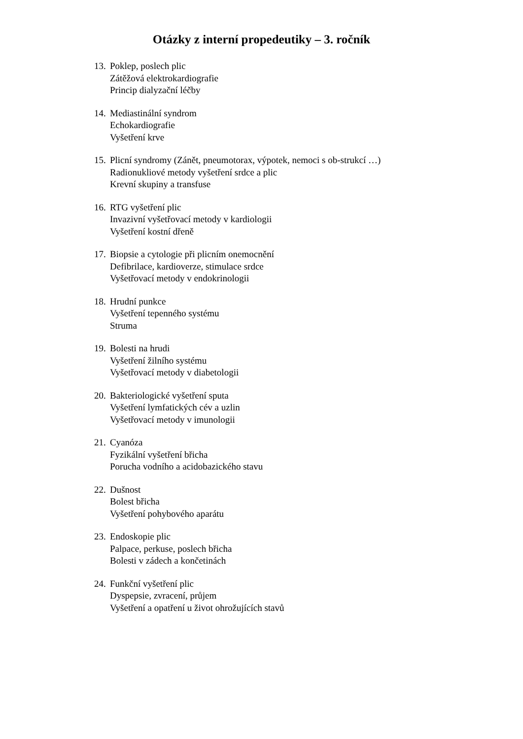Otázky z interní propedeutiky – 3. ročník
13.
Poklep, poslech plic
Zátěžová elektrokardiografie
Princip dialyzační léčby
14.
Mediastinální syndrom
Echokardiografie
Vyšetření krve
15.
Plicní syndromy (Zánět, pneumotorax, výpotek, nemoci s ob-strukcí …)
Radionukliové metody vyšetření srdce a plic
Krevní skupiny a transfuse
16.
RTG vyšetření plic
Invazivní vyšetřovací metody v kardiologii
Vyšetření kostní dřeně
17.
Biopsie a cytologie při plicním onemocnění
Defibrilace, kardioverze, stimulace srdce
Vyšetřovací metody v endokrinologii
18.
Hrudní punkce
Vyšetření tepenného systému
Struma
19.
Bolesti na hrudi
Vyšetření žilního systému
Vyšetřovací metody v diabetologii
20.
Bakteriologické vyšetření sputa
Vyšetření lymfatických cév a uzlin
Vyšetřovací metody v imunologii
21.
Cyanóza
Fyzikální vyšetření břicha
Porucha vodního a acidobazického stavu
22.
Dušnost
Bolest břicha
Vyšetření pohybového aparátu
23.
Endoskopie plic
Palpace, perkuse, poslech břicha
Bolesti v zádech a končetinách
24.
Funkční vyšetření plic
Dyspepsie, zvracení, průjem
Vyšetření a opatření u život ohrožujících stavů